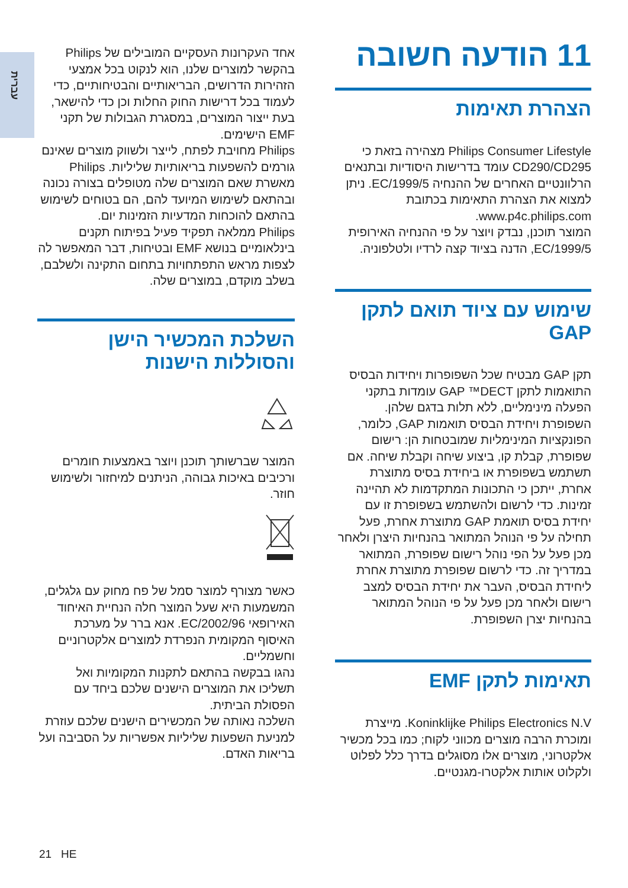עברית
11 הודעה חשובה
הצהרת תאימות
Philips Consumer Lifestyle מצהירה בזאת כי CD290/CD295 עומד בדרישות היסודיות ובתנאים הרלוונטיים האחרים של ההנחיה 1999/5/EC. ניתן למצוא את הצהרת התאימות בכתובת www.p4c.philips.com.
המוצר תוכנן, נבדק ויוצר על פי ההנחיה האירופית 1999/5/EC, הדנה בציוד קצה לרדיו ולטלפוניה.
שימוש עם ציוד תואם לתקן GAP
תקן GAP מבטיח שכל השפופרות ויחידות הבסיס התואמות לתקן GAP ™DECT עומדות בתקני הפעלה מינימליים, ללא תלות בדגם שלהן. השפופרת ויחידת הבסיס תואמות GAP, כלומר, הפונקציות המינימליות שמובטחות הן: רישום שפופרת, קבלת קו, ביצוע שיחה וקבלת שיחה. אם תשתמש בשפופרת או ביחידת בסיס מתוצרת אחרת, ייתכן כי התכונות המתקדמות לא תהיינה זמינות. כדי לרשום ולהשתמש בשפופרת זו עם יחידת בסיס תואמת GAP מתוצרת אחרת, פעל תחילה על פי הנוהל המתואר בהנחיות היצרן ולאחר מכן פעל על הפי נוהל רישום שפופרת, המתואר במדריך זה. כדי לרשום שפופרת מתוצרת אחרת ליחידת הבסיס, העבר את יחידת הבסיס למצב רישום ולאחר מכן פעל על פי הנוהל המתואר בהנחיות יצרן השפופרת.
תאימות לתקן EMF
Koninklijke Philips Electronics N.V. מייצרת ומוכרת הרבה מוצרים מכווני לקוח; כמו בכל מכשיר אלקטרוני, מוצרים אלו מסוגלים בדרך כלל לפלוט ולקלוט אותות אלקטרו-מגנטיים.
אחד העקרונות העסקיים המובילים של Philips בהקשר למוצרים שלנו, הוא לנקוט בכל אמצעי הזהירות הדרושים, הבריאותיים והבטיחותיים, כדי לעמוד בכל דרישות החוק החלות וכן כדי להישאר, בעת ייצור המוצרים, במסגרת הגבולות של תקני EMF הישימים.
Philips מחויבת לפתח, לייצר ולשווק מוצרים שאינם גורמים להשפעות בריאותיות שליליות. Philips מאשרת שאם המוצרים שלה מטופלים בצורה נכונה ובהתאם לשימוש המיועד להם, הם בטוחים לשימוש בהתאם להוכחות המדעיות הזמינות יום.
Philips ממלאה תפקיד פעיל בפיתוח תקנים בינלאומיים בנושא EMF ובטיחות, דבר המאפשר לה לצפות מראש התפתחויות בתחום התקינה ולשלבם, בשלב מוקדם, במוצרים שלה.
השלכת המכשיר הישן והסוללות הישנות
המוצר שברשותך תוכנן ויוצר באמצעות חומרים ורכיבים באיכות גבוהה, הניתנים למיחזור ולשימוש חוזר.
כאשר מצורף למוצר סמל של פח מחוק עם גלגלים, המשמעות היא שעל המוצר חלה הנחיית האיחוד האירופאי 2002/96/EC. אנא ברר על מערכת האיסוף המקומית הנפרדת למוצרים אלקטרוניים וחשמליים.
נהגו בבקשה בהתאם לתקנות המקומיות ואל תשליכו את המוצרים הישנים שלכם ביחד עם הפסולת הביתית.
השלכה נאותה של המכשירים הישנים שלכם עוזרת למניעת השפעות שליליות אפשריות על הסביבה ועל בריאות האדם.
21 HE